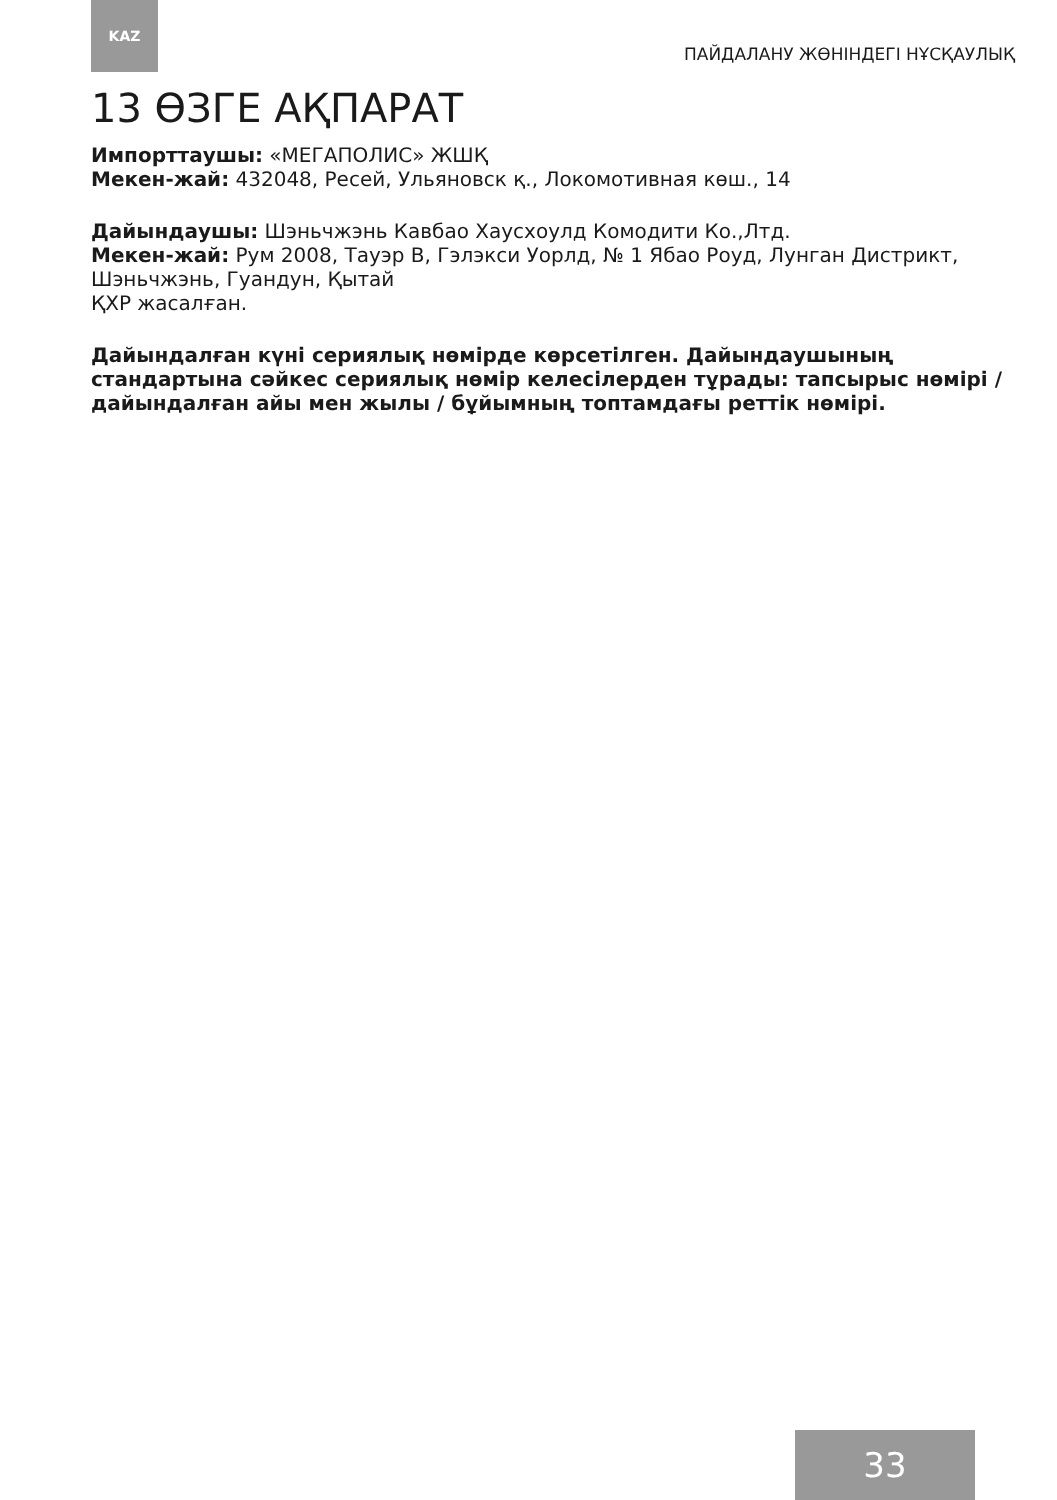KAZ
ПАЙДАЛАНУ ЖӨНІНДЕГІ НҰСҚАУЛЫҚ
13 ӨЗГЕ АҚПАРАТ
Импорттаушы: «МЕГАПОЛИС» ЖШҚ
Мекен-жай: 432048, Ресей, Ульяновск қ., Локомотивная көш., 14
Дайындаушы: Шэньчжэнь Кавбао Хаусхоулд Комодити Ко.,Лтд.
Мекен-жай: Рум 2008, Тауэр В, Гэлэкси Уорлд, № 1 Ябао Роуд, Лунган Дистрикт, Шэньчжэнь, Гуандун, Қытай
ҚХР жасалған.
Дайындалған күні сериялық нөмірде көрсетілген. Дайындаушының стандартына сәйкес сериялық нөмір келесілерден тұрады: тапсырыс нөмірі / дайындалған айы мен жылы / бұйымның топтамдағы реттік нөмірі.
33